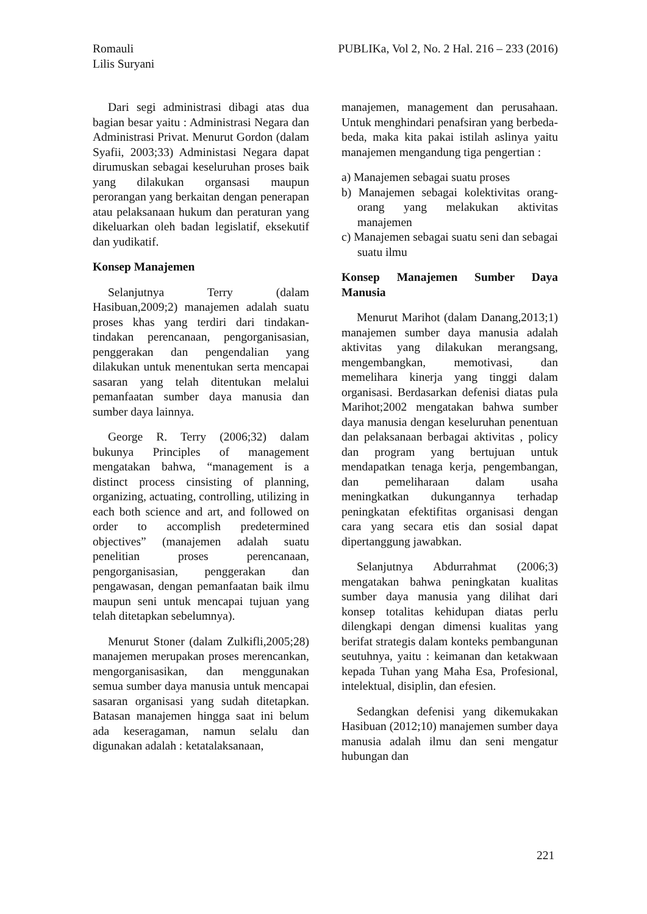Romauli
Lilis Suryani
PUBLIKa, Vol 2, No. 2 Hal. 216 – 233 (2016)
Dari segi administrasi dibagi atas dua bagian besar yaitu : Administrasi Negara dan Administrasi Privat. Menurut Gordon (dalam Syafii, 2003;33) Administasi Negara dapat dirumuskan sebagai keseluruhan proses baik yang dilakukan organsasi maupun perorangan yang berkaitan dengan penerapan atau pelaksanaan hukum dan peraturan yang dikeluarkan oleh badan legislatif, eksekutif dan yudikatif.
Konsep Manajemen
Selanjutnya Terry (dalam Hasibuan,2009;2) manajemen adalah suatu proses khas yang terdiri dari tindakan-tindakan perencanaan, pengorganisasian, penggerakan dan pengendalian yang dilakukan untuk menentukan serta mencapai sasaran yang telah ditentukan melalui pemanfaatan sumber daya manusia dan sumber daya lainnya.
George R. Terry (2006;32) dalam bukunya Principles of management mengatakan bahwa, “management is a distinct process cinsisting of planning, organizing, actuating, controlling, utilizing in each both science and art, and followed on order to accomplish predetermined objectives” (manajemen adalah suatu penelitian proses perencanaan, pengorganisasian, penggerakan dan pengawasan, dengan pemanfaatan baik ilmu maupun seni untuk mencapai tujuan yang telah ditetapkan sebelumnya).
Menurut Stoner (dalam Zulkifli,2005;28) manajemen merupakan proses merencankan, mengorganisasikan, dan menggunakan semua sumber daya manusia untuk mencapai sasaran organisasi yang sudah ditetapkan. Batasan manajemen hingga saat ini belum ada keseragaman, namun selalu dan digunakan adalah : ketatalaksanaan,
manajemen, management dan perusahaan. Untuk menghindari penafsiran yang berbeda-beda, maka kita pakai istilah aslinya yaitu manajemen mengandung tiga pengertian :
a) Manajemen sebagai suatu proses
b) Manajemen sebagai kolektivitas orang-orang yang melakukan aktivitas manajemen
c) Manajemen sebagai suatu seni dan sebagai suatu ilmu
Konsep Manajemen Sumber Daya Manusia
Menurut Marihot (dalam Danang,2013;1) manajemen sumber daya manusia adalah aktivitas yang dilakukan merangsang, mengembangkan, memotivasi, dan memelihara kinerja yang tinggi dalam organisasi. Berdasarkan defenisi diatas pula Marihot;2002 mengatakan bahwa sumber daya manusia dengan keseluruhan penentuan dan pelaksanaan berbagai aktivitas , policy dan program yang bertujuan untuk mendapatkan tenaga kerja, pengembangan, dan pemeliharaan dalam usaha meningkatkan dukungannya terhadap peningkatan efektifitas organisasi dengan cara yang secara etis dan sosial dapat dipertanggung jawabkan.
Selanjutnya Abdurrahmat (2006;3) mengatakan bahwa peningkatan kualitas sumber daya manusia yang dilihat dari konsep totalitas kehidupan diatas perlu dilengkapi dengan dimensi kualitas yang berifat strategis dalam konteks pembangunan seutuhnya, yaitu : keimanan dan ketakwaan kepada Tuhan yang Maha Esa, Profesional, intelektual, disiplin, dan efesien.
Sedangkan defenisi yang dikemukakan Hasibuan (2012;10) manajemen sumber daya manusia adalah ilmu dan seni mengatur hubungan dan
221